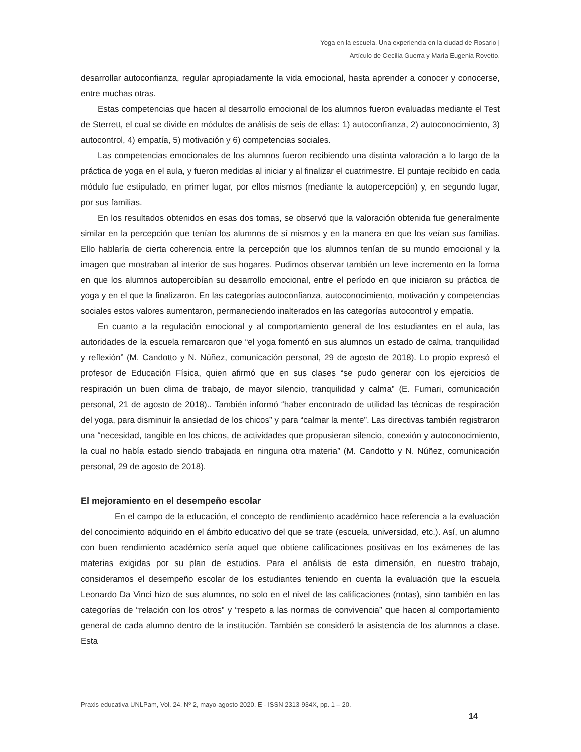Yoga en la escuela. Una experiencia en la ciudad de Rosario |
Artículo de Cecilia Guerra y María Eugenia Rovetto.
desarrollar autoconfianza, regular apropiadamente la vida emocional, hasta aprender a conocer y conocerse, entre muchas otras.
Estas competencias que hacen al desarrollo emocional de los alumnos fueron evaluadas mediante el Test de Sterrett, el cual se divide en módulos de análisis de seis de ellas: 1) autoconfianza, 2) autoconocimiento, 3) autocontrol, 4) empatía, 5) motivación y 6) competencias sociales.
Las competencias emocionales de los alumnos fueron recibiendo una distinta valoración a lo largo de la práctica de yoga en el aula, y fueron medidas al iniciar y al finalizar el cuatrimestre. El puntaje recibido en cada módulo fue estipulado, en primer lugar, por ellos mismos (mediante la autopercepción) y, en segundo lugar, por sus familias.
En los resultados obtenidos en esas dos tomas, se observó que la valoración obtenida fue generalmente similar en la percepción que tenían los alumnos de sí mismos y en la manera en que los veían sus familias. Ello hablaría de cierta coherencia entre la percepción que los alumnos tenían de su mundo emocional y la imagen que mostraban al interior de sus hogares. Pudimos observar también un leve incremento en la forma en que los alumnos autopercibían su desarrollo emocional, entre el período en que iniciaron su práctica de yoga y en el que la finalizaron. En las categorías autoconfianza, autoconocimiento, motivación y competencias sociales estos valores aumentaron, permaneciendo inalterados en las categorías autocontrol y empatía.
En cuanto a la regulación emocional y al comportamiento general de los estudiantes en el aula, las autoridades de la escuela remarcaron que “el yoga fomentó en sus alumnos un estado de calma, tranquilidad y reflexión” (M. Candotto y N. Núñez, comunicación personal, 29 de agosto de 2018). Lo propio expresó el profesor de Educación Física, quien afirmó que en sus clases “se pudo generar con los ejercicios de respiración un buen clima de trabajo, de mayor silencio, tranquilidad y calma” (E. Furnari, comunicación personal, 21 de agosto de 2018).. También informó “haber encontrado de utilidad las técnicas de respiración del yoga, para disminuir la ansiedad de los chicos” y para “calmar la mente”. Las directivas también registraron una “necesidad, tangible en los chicos, de actividades que propusieran silencio, conexión y autoconocimiento, la cual no había estado siendo trabajada en ninguna otra materia” (M. Candotto y N. Núñez, comunicación personal, 29 de agosto de 2018).
El mejoramiento en el desempeño escolar
En el campo de la educación, el concepto de rendimiento académico hace referencia a la evaluación del conocimiento adquirido en el ámbito educativo del que se trate (escuela, universidad, etc.). Así, un alumno con buen rendimiento académico sería aquel que obtiene calificaciones positivas en los exámenes de las materias exigidas por su plan de estudios. Para el análisis de esta dimensión, en nuestro trabajo, consideramos el desempeño escolar de los estudiantes teniendo en cuenta la evaluación que la escuela Leonardo Da Vinci hizo de sus alumnos, no solo en el nivel de las calificaciones (notas), sino también en las categorías de “relación con los otros” y “respeto a las normas de convivencia” que hacen al comportamiento general de cada alumno dentro de la institución. También se consideró la asistencia de los alumnos a clase. Esta
Praxis educativa UNLPam, Vol. 24, Nº 2, mayo-agosto 2020, E - ISSN 2313-934X, pp. 1 – 20.
14